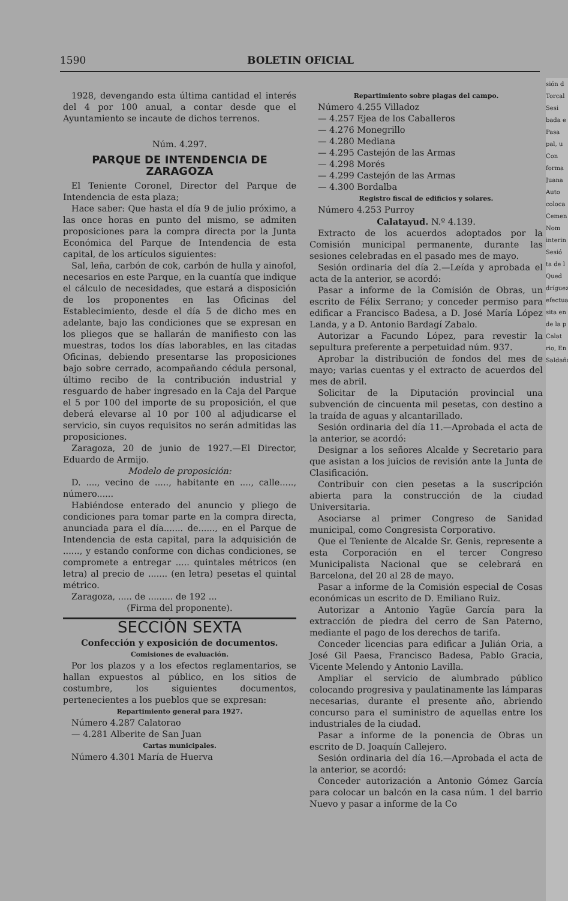1590 BOLETIN OFICIAL
1928, devengando esta última cantidad el interés del 4 por 100 anual, a contar desde que el Ayuntamiento se incaute de dichos terrenos.
Núm. 4.297.
PARQUE DE INTENDENCIA DE ZARAGOZA
El Teniente Coronel, Director del Parque de Intendencia de esta plaza;
Hace saber: Que hasta el día 9 de julio próximo, a las once horas en punto del mismo, se admiten proposiciones para la compra directa por la Junta Económica del Parque de Intendencia de esta capital, de los artículos siguientes:
Sal, leña, carbón de cok, carbón de hulla y ainofol, necesarios en este Parque, en la cuantía que indique el cálculo de necesidades, que estará a disposición de los proponentes en las Oficinas del Establecimiento, desde el día 5 de dicho mes en adelante, bajo las condiciones que se expresan en los pliegos que se hallarán de manifiesto con las muestras, todos los días laborables, en las citadas Oficinas, debiendo presentarse las proposiciones bajo sobre cerrado, acompañando cédula personal, último recibo de la contribución industrial y resguardo de haber ingresado en la Caja del Parque el 5 por 100 del importe de su proposición, el que deberá elevarse al 10 por 100 al adjudicarse el servicio, sin cuyos requisitos no serán admitidas las proposiciones.
Zaragoza, 20 de junio de 1927.—El Director, Eduardo de Armijo.
Modelo de proposición:
D. ...., vecino de ....., habitante en ...., calle....., número......
Habiéndose enterado del anuncio y pliego de condiciones para tomar parte en la compra directa, anunciada para el día....... de......, en el Parque de Intendencia de esta capital, para la adquisición de ......, y estando conforme con dichas condiciones, se compromete a entregar ..... quintales métricos (en letra) al precio de ....... (en letra) pesetas el quintal métrico.
Zaragoza, ..... de ......... de 192 ...
(Firma del proponente).
SECCIÓN SEXTA
Confección y exposición de documentos.
Comisiones de evaluación.
Por los plazos y a los efectos reglamentarios, se hallan expuestos al público, en los sitios de costumbre, los siguientes documentos, pertenecientes a los pueblos que se expresan:
Repartimiento general para 1927.
Número 4.287 Calatorao
— 4.281 Alberite de San Juan
Cartas municipales.
Número 4.301 María de Huerva
Repartimiento sobre plagas del campo.
Número 4.255 Villadoz
— 4.257 Ejea de los Caballeros
— 4.276 Monegrillo
— 4.280 Mediana
— 4.295 Castejón de las Armas
— 4.298 Morés
— 4.299 Castejón de las Armas
— 4.300 Bordalba
Registro fiscal de edificios y solares.
Número 4.253 Purroy
Calatayud. N.º 4.139.
Extracto de los acuerdos adoptados por la Comisión municipal permanente, durante las sesiones celebradas en el pasado mes de mayo.
Sesión ordinaria del día 2.—Leída y aprobada el acta de la anterior, se acordó:
Pasar a informe de la Comisión de Obras, un escrito de Félix Serrano; y conceder permiso para edificar a Francisco Badesa, a D. José María López Landa, y a D. Antonio Bardagí Zabalo.
Autorizar a Facundo López, para revestir la sepultura preferente a perpetuidad núm. 937.
Aprobar la distribución de fondos del mes de mayo; varias cuentas y el extracto de acuerdos del mes de abril.
Solicitar de la Diputación provincial una subvención de cincuenta mil pesetas, con destino a la traída de aguas y alcantarillado.
Sesión ordinaria del día 11.—Aprobada el acta de la anterior, se acordó:
Designar a los señores Alcalde y Secretario para que asistan a los juicios de revisión ante la Junta de Clasificación.
Contribuir con cien pesetas a la suscripción abierta para la construcción de la ciudad Universitaria.
Asociarse al primer Congreso de Sanidad municipal, como Congresista Corporativo.
Que el Teniente de Alcalde Sr. Genis, represente a esta Corporación en el tercer Congreso Municipalista Nacional que se celebrará en Barcelona, del 20 al 28 de mayo.
Pasar a informe de la Comisión especial de Cosas económicas un escrito de D. Emiliano Ruiz.
Autorizar a Antonio Yagüe García para la extracción de piedra del cerro de San Paterno, mediante el pago de los derechos de tarifa.
Conceder licencias para edificar a Julián Oria, a José Gil Paesa, Francisco Badesa, Pablo Gracia, Vicente Melendo y Antonio Lavilla.
Ampliar el servicio de alumbrado público colocando progresiva y paulatinamente las lámparas necesarias, durante el presente año, abriendo concurso para el suministro de aquellas entre los industriales de la ciudad.
Pasar a informe de la ponencia de Obras un escrito de D. Joaquín Callejero.
Sesión ordinaria del día 16.—Aprobada el acta de la anterior, se acordó:
Conceder autorización a Antonio Gómez García para colocar un balcón en la casa núm. 1 del barrio Nuevo y pasar a informe de la Co
sión d
Torcal
Sesi
bada e
Pasa
pal, u
Con
forma
Juana
Auto
coloca
Cemen
Nom
interin
Sesió
ta de l
Qued
dríguez
efectua
sita en
de la p
Calat
rio, En
Saldaña